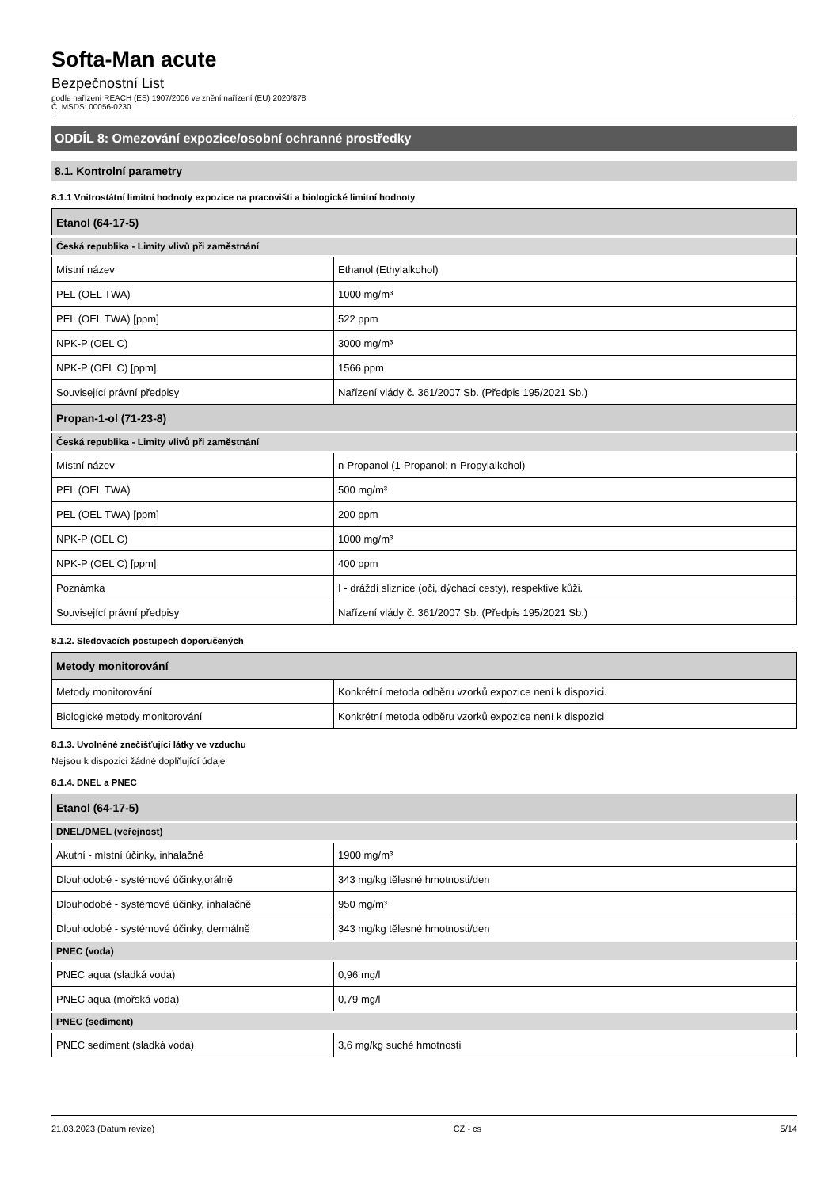Softa-Man acute
Bezpečnostní List
podle nařízení REACH (ES) 1907/2006 ve znění nařízení (EU) 2020/878
Č. MSDS: 00056-0230
ODDÍL 8: Omezování expozice/osobní ochranné prostředky
8.1. Kontrolní parametry
8.1.1 Vnitrostátní limitní hodnoty expozice na pracovišti a biologické limitní hodnoty
| Etanol (64-17-5) | |
| Česká republika - Limity vlivů při zaměstnání | |
| Místní název | Ethanol (Ethylalkohol) |
| PEL (OEL TWA) | 1000 mg/m³ |
| PEL (OEL TWA) [ppm] | 522 ppm |
| NPK-P (OEL C) | 3000 mg/m³ |
| NPK-P (OEL C) [ppm] | 1566 ppm |
| Související právní předpisy | Nařízení vlády č. 361/2007 Sb. (Předpis 195/2021 Sb.) |
| Propan-1-ol (71-23-8) | |
| Česká republika - Limity vlivů při zaměstnání | |
| Místní název | n-Propanol (1-Propanol; n-Propylalkohol) |
| PEL (OEL TWA) | 500 mg/m³ |
| PEL (OEL TWA) [ppm] | 200 ppm |
| NPK-P (OEL C) | 1000 mg/m³ |
| NPK-P (OEL C) [ppm] | 400 ppm |
| Poznámka | I - dráždí sliznice (oči, dýchací cesty), respektive kůži. |
| Související právní předpisy | Nařízení vlády č. 361/2007 Sb. (Předpis 195/2021 Sb.) |
8.1.2. Sledovacích postupech doporučených
| Metody monitorování | |
| Metody monitorování | Konkrétní metoda odběru vzorků expozice není k dispozici. |
| Biologické metody monitorování | Konkrétní metoda odběru vzorků expozice není k dispozici |
8.1.3. Uvolněné znečišťující látky ve vzduchu
Nejsou k dispozici žádné doplňující údaje
8.1.4. DNEL a PNEC
| Etanol (64-17-5) | |
| DNEL/DMEL (veřejnost) | |
| Akutní - místní účinky, inhalačně | 1900 mg/m³ |
| Dlouhodobé - systémové účinky,orálně | 343 mg/kg tělesné hmotnosti/den |
| Dlouhodobé - systémové účinky, inhalačně | 950 mg/m³ |
| Dlouhodobé - systémové účinky, dermálně | 343 mg/kg tělesné hmotnosti/den |
| PNEC (voda) | |
| PNEC aqua (sladká voda) | 0,96 mg/l |
| PNEC aqua (mořská voda) | 0,79 mg/l |
| PNEC (sediment) | |
| PNEC sediment (sladká voda) | 3,6 mg/kg suché hmotnosti |
21.03.2023 (Datum revize) CZ - cs 5/14